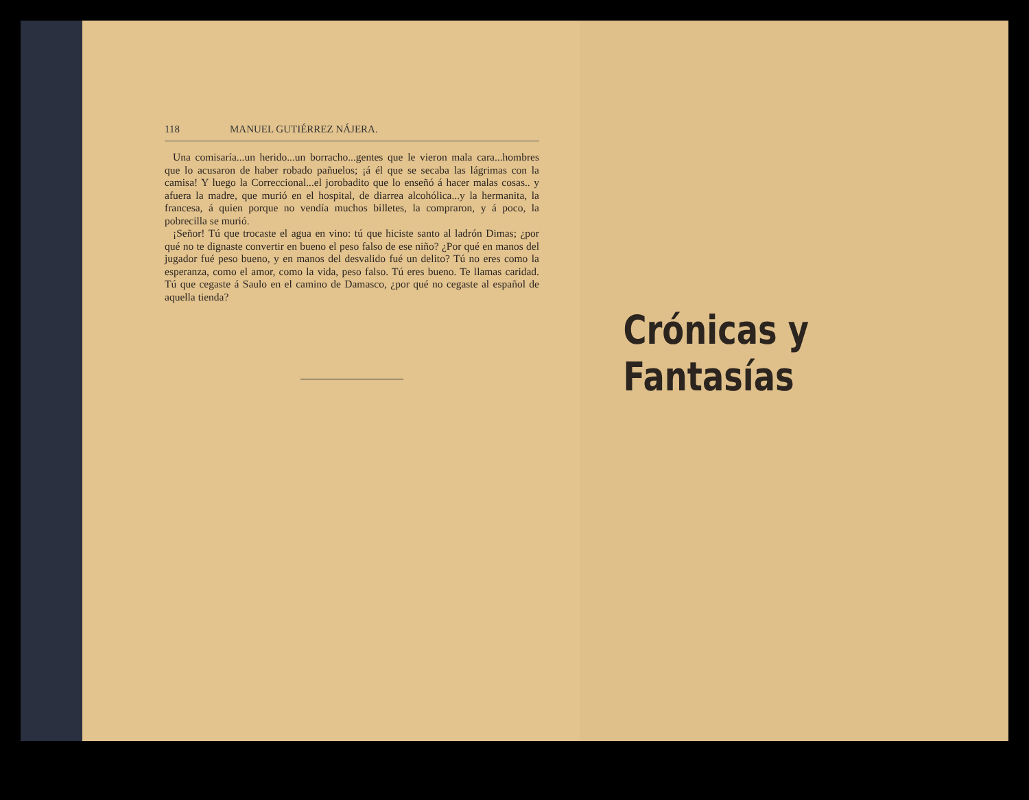118 MANUEL GUTIÉRREZ NÁJERA.
Una comisaría...un herido...un borracho...gentes que le vieron mala cara...hombres que lo acusaron de haber robado pañuelos; ¡á él que se secaba las lágrimas con la camisa! Y luego la Correccional...el jorobadito que lo enseñó á hacer malas cosas.. y afuera la madre, que murió en el hospital, de diarrea alcohólica...y la hermanita, la francesa, á quien porque no vendía muchos billetes, la compraron, y á poco, la pobrecilla se murió.
¡Señor! Tú que trocaste el agua en vino: tú que hiciste santo al ladrón Dimas; ¿por qué no te dignaste convertir en bueno el peso falso de ese niño? ¿Por qué en manos del jugador fué peso bueno, y en manos del desvalido fué un delito? Tú no eres como la esperanza, como el amor, como la vida, peso falso. Tú eres bueno. Te llamas caridad. Tú que cegaste á Saulo en el camino de Damasco, ¿por qué no cegaste al español de aquella tienda?
Crónicas y Fantasías